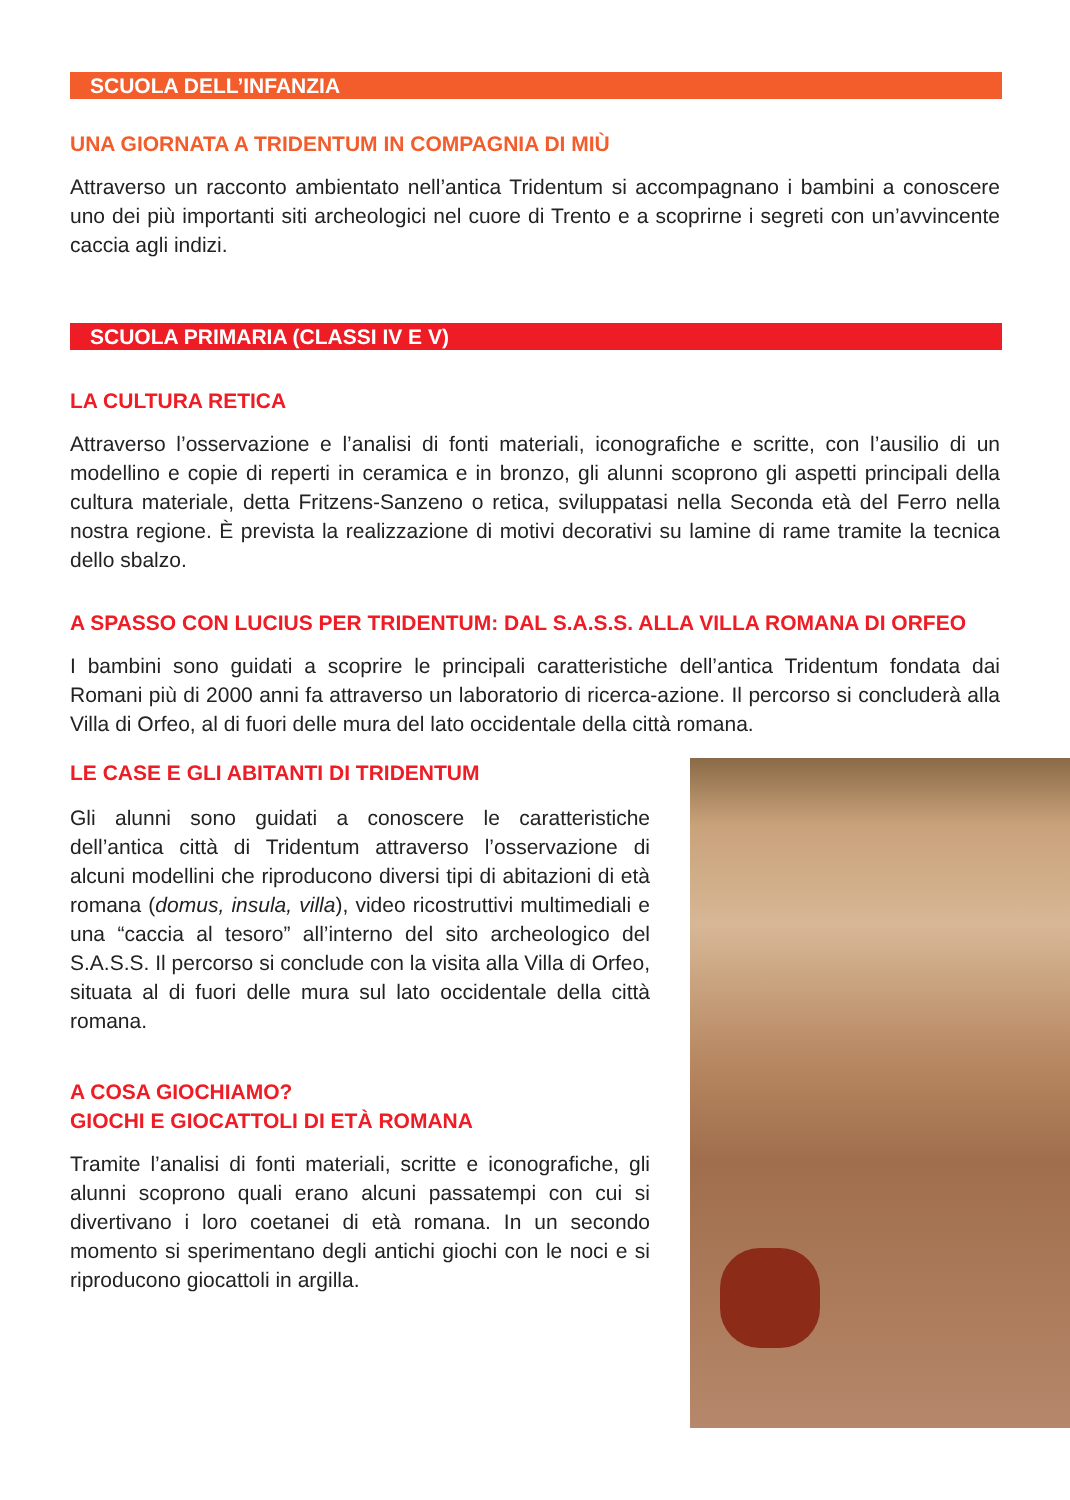SCUOLA DELL’INFANZIA
UNA GIORNATA A TRIDENTUM IN COMPAGNIA DI MIÙ
Attraverso un racconto ambientato nell’antica Tridentum si accompagnano i bambini a conoscere uno dei più importanti siti archeologici nel cuore di Trento e a scoprirne i segreti con un’avvincente caccia agli indizi.
SCUOLA PRIMARIA (CLASSI IV E V)
LA CULTURA RETICA
Attraverso l’osservazione e l’analisi di fonti materiali, iconografiche e scritte, con l’ausilio di un modellino e copie di reperti in ceramica e in bronzo, gli alunni scoprono gli aspetti principali della cultura materiale, detta Fritzens-Sanzeno o retica, sviluppatasi nella Seconda età del Ferro nella nostra regione. È prevista la realizzazione di motivi decorativi su lamine di rame tramite la tecnica dello sbalzo.
A SPASSO CON LUCIUS PER TRIDENTUM: DAL S.A.S.S. ALLA VILLA ROMANA DI ORFEO
I bambini sono guidati a scoprire le principali caratteristiche dell’antica Tridentum fondata dai Romani più di 2000 anni fa attraverso un laboratorio di ricerca-azione. Il percorso si concluderà alla Villa di Orfeo, al di fuori delle mura del lato occidentale della città romana.
LE CASE E GLI ABITANTI DI TRIDENTUM
Gli alunni sono guidati a conoscere le caratteristiche dell’antica città di Tridentum attraverso l’osservazione di alcuni modellini che riproducono diversi tipi di abitazioni di età romana (domus, insula, villa), video ricostruttivi multimediali e una “caccia al tesoro” all’interno del sito archeologico del S.A.S.S. Il percorso si conclude con la visita alla Villa di Orfeo, situata al di fuori delle mura sul lato occidentale della città romana.
A COSA GIOCHIAMO?
GIOCHI E GIOCATTOLI DI ETÀ ROMANA
Tramite l’analisi di fonti materiali, scritte e iconografiche, gli alunni scoprono quali erano alcuni passatempi con cui si divertivano i loro coetanei di età romana. In un secondo momento si sperimentano degli antichi giochi con le noci e si riproducono giocattoli in argilla.